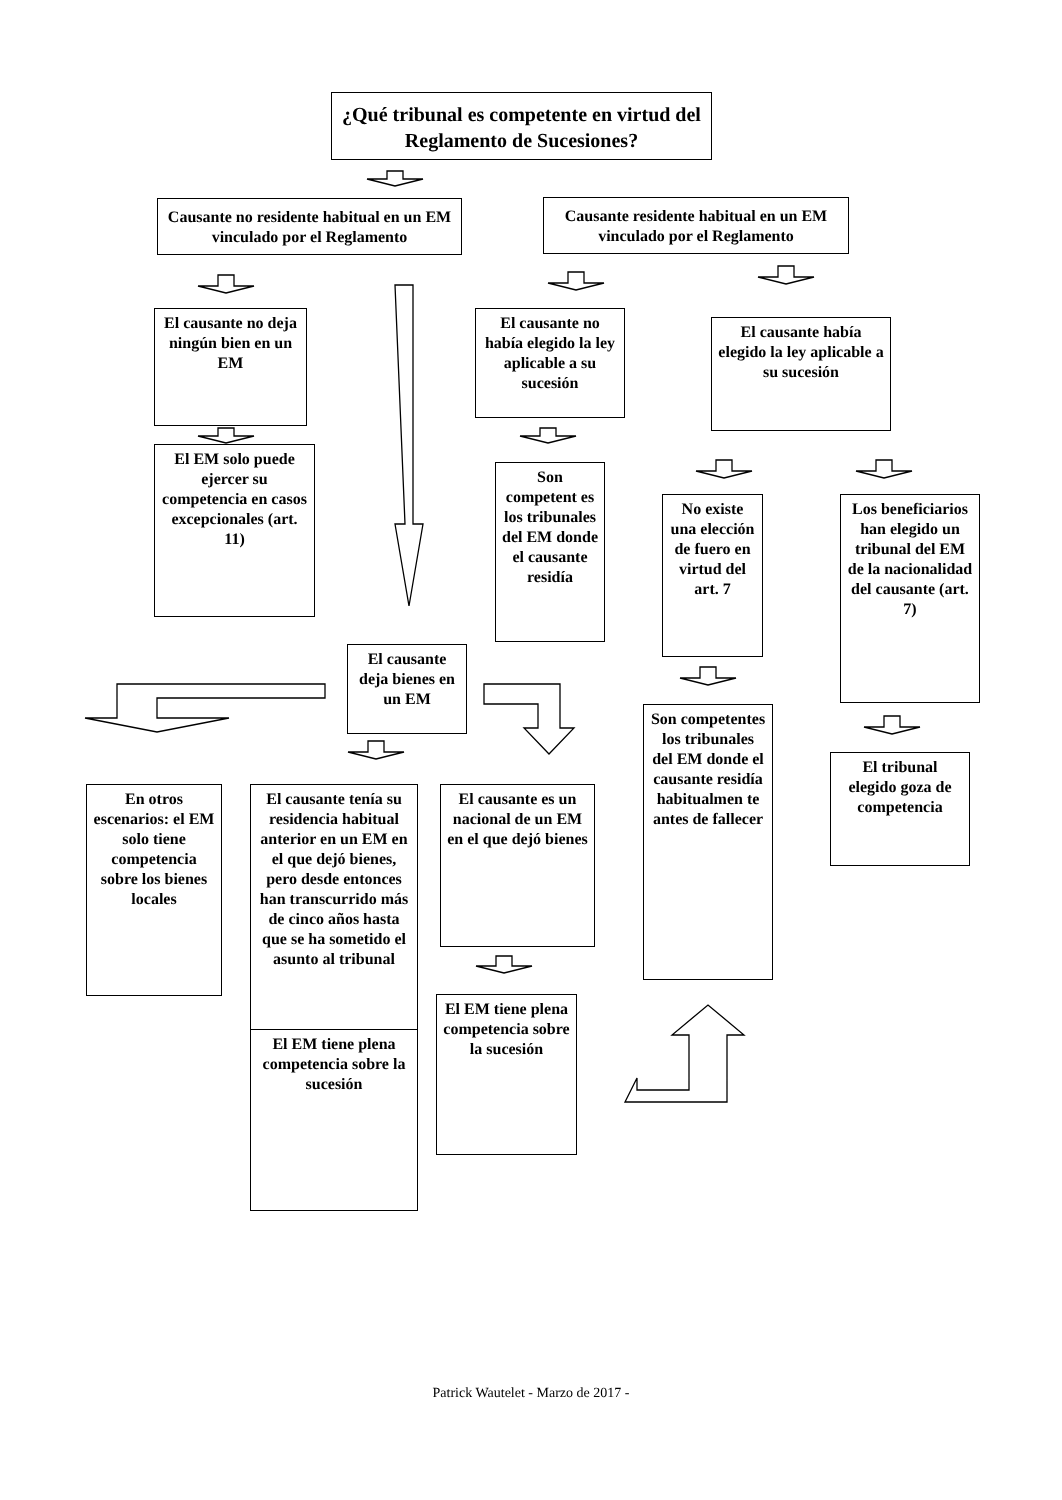¿Qué tribunal es competente en virtud del Reglamento de Sucesiones?
Causante no residente habitual en un EM vinculado por el Reglamento
Causante residente habitual en un EM vinculado por el Reglamento
El causante no deja ningún bien en un EM
El causante no había elegido la ley aplicable a su sucesión
El causante había elegido la ley aplicable a su sucesión
El EM solo puede ejercer su competencia en casos excepcionales (art. 11)
Son competent es los tribunales del EM donde el causante residía
No existe una elección de fuero en virtud del art. 7
Los beneficiarios han elegido un tribunal del EM de la nacionalidad del causante (art. 7)
El causante deja bienes en un EM
Son competentes los tribunales del EM donde el causante residía habitualmen te antes de fallecer
El tribunal elegido goza de competencia
En otros escenarios: el EM solo tiene competencia sobre los bienes locales
El causante tenía su residencia habitual anterior en un EM en el que dejó bienes, pero desde entonces han transcurrido más de cinco años hasta que se ha sometido el asunto al tribunal
El EM tiene plena competencia sobre la sucesión
El causante es un nacional de un EM en el que dejó bienes
El EM tiene plena competencia sobre la sucesión
Patrick Wautelet - Marzo de 2017 -